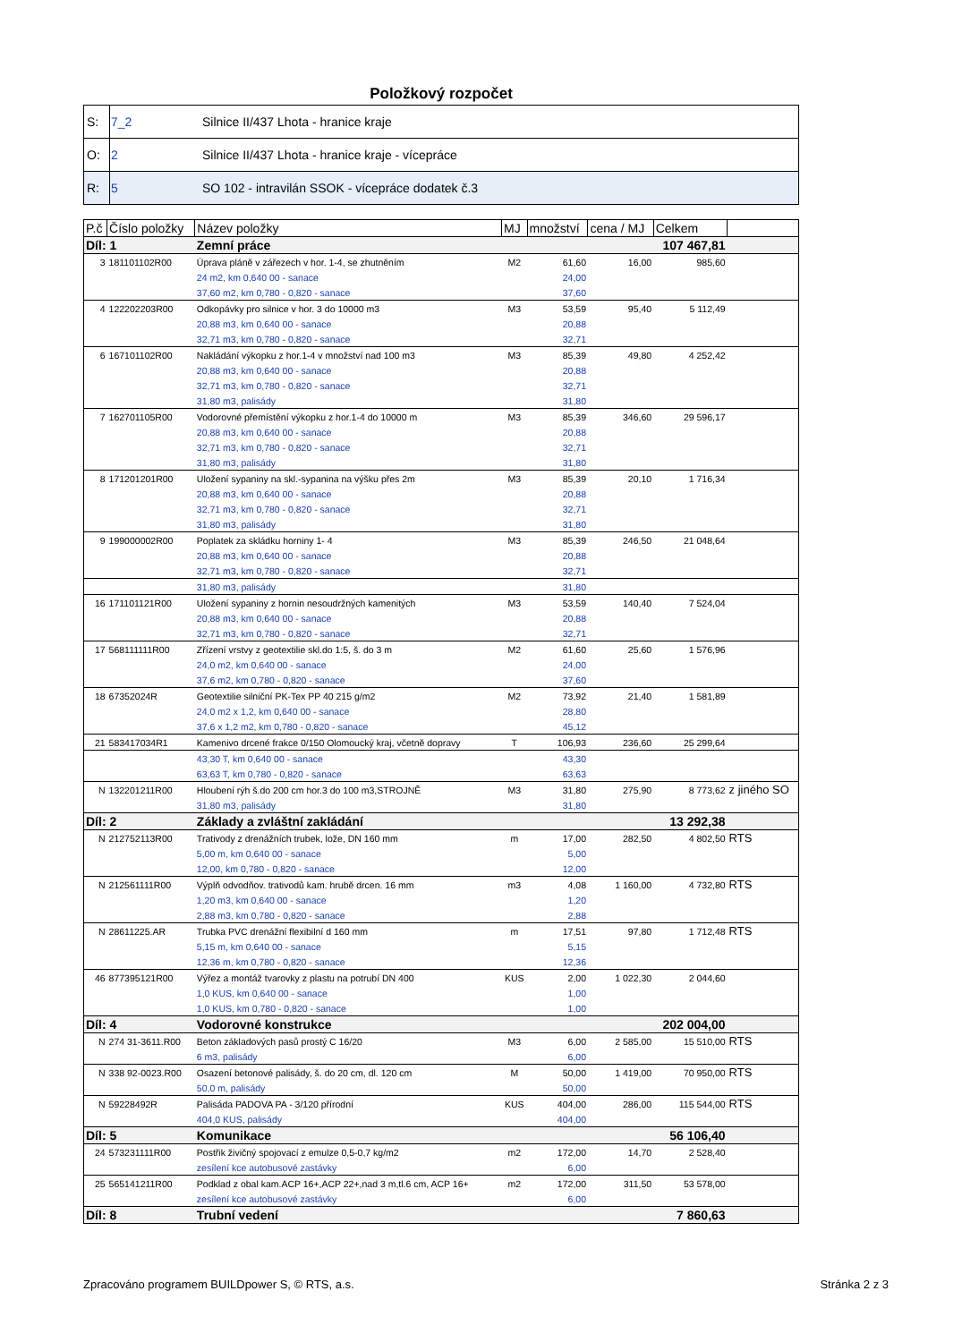Položkový rozpočet
| S: | 7_2 | Silnice II/437 Lhota - hranice kraje |
| O: | 2 | Silnice II/437 Lhota - hranice kraje - vícepráce |
| R: | 5 | SO 102 - intravilán SSOK - vícepráce dodatek č.3 |
| P.č | Číslo položky | Název položky | MJ | množství | cena / MJ | Celkem | |
| --- | --- | --- | --- | --- | --- | --- | --- |
| Díl: 1 | | Zemní práce | | | | 107 467,81 | |
| 3 | 181101102R00 | Úprava pláně v zářezech v hor. 1-4, se zhutněním | M2 | 61,60 | 16,00 | 985,60 | |
| | | 24 m2, km 0,640 00 - sanace | | 24,00 | | | |
| | | 37,60 m2, km 0,780 - 0,820 - sanace | | 37,60 | | | |
| 4 | 122202203R00 | Odkopávky pro silnice v hor. 3 do 10000 m3 | M3 | 53,59 | 95,40 | 5 112,49 | |
| | | 20,88 m3, km 0,640 00 - sanace | | 20,88 | | | |
| | | 32,71 m3, km 0,780 - 0,820 - sanace | | 32,71 | | | |
| 6 | 167101102R00 | Nakládání výkopku z hor.1-4 v množství nad 100 m3 | M3 | 85,39 | 49,80 | 4 252,42 | |
| | | 20,88 m3, km 0,640 00 - sanace | | 20,88 | | | |
| | | 32,71 m3, km 0,780 - 0,820 - sanace | | 32,71 | | | |
| | | 31,80 m3, palisády | | 31,80 | | | |
| 7 | 162701105R00 | Vodorovné přemístění výkopku z hor.1-4 do 10000 m | M3 | 85,39 | 346,60 | 29 596,17 | |
| | | 20,88 m3, km 0,640 00 - sanace | | 20,88 | | | |
| | | 32,71 m3, km 0,780 - 0,820 - sanace | | 32,71 | | | |
| | | 31,80 m3, palisády | | 31,80 | | | |
| 8 | 171201201R00 | Uložení sypaniny na skl.-sypanina na výšku přes 2m | M3 | 85,39 | 20,10 | 1 716,34 | |
| | | 20,88 m3, km 0,640 00 - sanace | | 20,88 | | | |
| | | 32,71 m3, km 0,780 - 0,820 - sanace | | 32,71 | | | |
| | | 31,80 m3, palisády | | 31,80 | | | |
| 9 | 199000002R00 | Poplatek za skládku horniny 1- 4 | M3 | 85,39 | 246,50 | 21 048,64 | |
| | | 20,88 m3, km 0,640 00 - sanace | | 20,88 | | | |
| | | 32,71 m3, km 0,780 - 0,820 - sanace | | 32,71 | | | |
| | | 31,80 m3, palisády | | 31,80 | | | |
| 16 | 171101121R00 | Uložení sypaniny z hornin nesoudržných kamenitých | M3 | 53,59 | 140,40 | 7 524,04 | |
| | | 20,88 m3, km 0,640 00 - sanace | | 20,88 | | | |
| | | 32,71 m3, km 0,780 - 0,820 - sanace | | 32,71 | | | |
| 17 | 568111111R00 | Zřízení vrstvy z geotextilie skl.do 1:5, š. do 3 m | M2 | 61,60 | 25,60 | 1 576,96 | |
| | | 24,0 m2, km 0,640 00 - sanace | | 24,00 | | | |
| | | 37,6 m2, km 0,780 - 0,820 - sanace | | 37,60 | | | |
| 18 | 67352024R | Geotextilie silniční PK-Tex PP 40 215 g/m2 | M2 | 73,92 | 21,40 | 1 581,89 | |
| | | 24,0 m2 x 1,2, km 0,640 00 - sanace | | 28,80 | | | |
| | | 37,6 x 1,2 m2, km 0,780 - 0,820 - sanace | | 45,12 | | | |
| 21 | 583417034R1 | Kamenivo drcené frakce 0/150 Olomoucký kraj, včetně dopravy | T | 106,93 | 236,60 | 25 299,64 | |
| | | 43,30 T, km 0,640 00 - sanace | | 43,30 | | | |
| | | 63,63 T, km 0,780 - 0,820 - sanace | | 63,63 | | | |
| N | 132201211R00 | Hloubení rýh š.do 200 cm hor.3 do 100 m3,STROJNĚ | M3 | 31,80 | 275,90 | 8 773,62 | z jiného SO |
| | | 31,80 m3, palisády | | 31,80 | | | |
| Díl: 2 | | Základy a zvláštní zakládání | | | | 13 292,38 | |
| N | 212752113R00 | Trativody z drenážních trubek, lože, DN 160 mm | m | 17,00 | 282,50 | 4 802,50 | RTS |
| | | 5,00 m, km 0,640 00 - sanace | | 5,00 | | | |
| | | 12,00, km 0,780 - 0,820 - sanace | | 12,00 | | | |
| N | 212561111R00 | Výplň odvodňov. trativodů kam. hrubě drcen. 16 mm | m3 | 4,08 | 1 160,00 | 4 732,80 | RTS |
| | | 1,20 m3, km 0,640 00 - sanace | | 1,20 | | | |
| | | 2,88 m3, km 0,780 - 0,820 - sanace | | 2,88 | | | |
| N | 28611225.AR | Trubka PVC drenážní flexibilní d 160 mm | m | 17,51 | 97,80 | 1 712,48 | RTS |
| | | 5,15 m, km 0,640 00 - sanace | | 5,15 | | | |
| | | 12,36 m, km 0,780 - 0,820 - sanace | | 12,36 | | | |
| 46 | 877395121R00 | Výřez a montáž tvarovky z plastu na potrubí DN 400 | KUS | 2,00 | 1 022,30 | 2 044,60 | |
| | | 1,0 KUS, km 0,640 00 - sanace | | 1,00 | | | |
| | | 1,0 KUS, km 0,780 - 0,820 - sanace | | 1,00 | | | |
| Díl: 4 | | Vodorovné konstrukce | | | | 202 004,00 | |
| N | 274 31-3611.R00 | Beton základových pasů prostý C 16/20 | M3 | 6,00 | 2 585,00 | 15 510,00 | RTS |
| | | 6 m3, palisády | | 6,00 | | | |
| N | 338 92-0023.R00 | Osazení betonové palisády, š. do 20 cm, dl. 120 cm | M | 50,00 | 1 419,00 | 70 950,00 | RTS |
| | | 50,0 m, palisády | | 50,00 | | | |
| N | 59228492R | Palisáda PADOVA PA - 3/120 přírodní | KUS | 404,00 | 286,00 | 115 544,00 | RTS |
| | | 404,0 KUS, palisády | | 404,00 | | | |
| Díl: 5 | | Komunikace | | | | 56 106,40 | |
| 24 | 573231111R00 | Postřik živičný spojovací z emulze 0,5-0,7 kg/m2 | m2 | 172,00 | 14,70 | 2 528,40 | |
| | | zesílení kce autobusové zastávky | | 6,00 | | | |
| 25 | 565141211R00 | Podklad z obal kam.ACP 16+,ACP 22+,nad 3 m,tl.6 cm, ACP 16+ | m2 | 172,00 | 311,50 | 53 578,00 | |
| | | zesílení kce autobusové zastávky | | 6,00 | | | |
| Díl: 8 | | Trubní vedení | | | | 7 860,63 | |
Zpracováno programem BUILDpower S, © RTS, a.s. Stránka 2 z 3